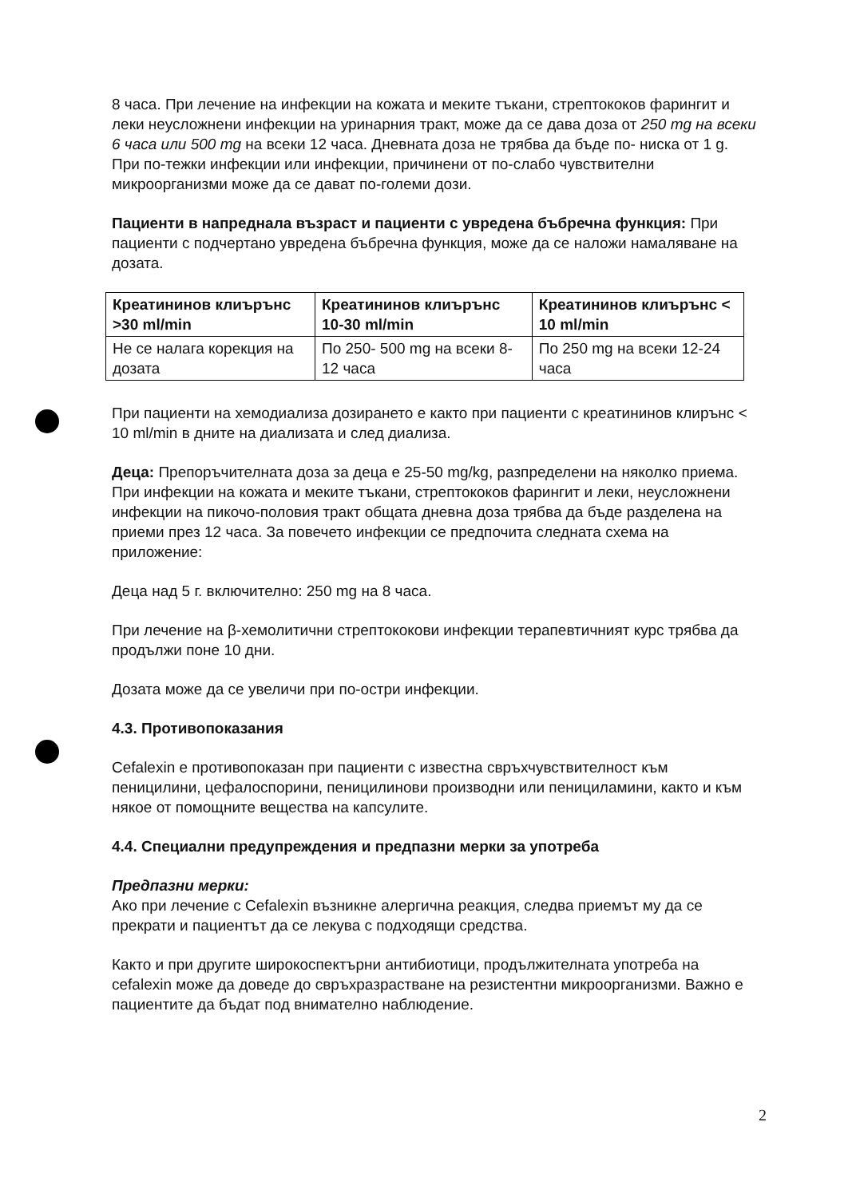8 часа. При лечение на инфекции на кожата и меките тъкани, стрептококов фарингит и леки неусложнени инфекции на уринарния тракт, може да се дава доза от 250 mg на всеки 6 часа или 500 mg на всеки 12 часа. Дневната доза не трябва да бъде по- ниска от 1 g. При по-тежки инфекции или инфекции, причинени от по-слабо чувствителни микроорганизми може да се дават по-големи дози.
Пациенти в напреднала възраст и пациенти с увредена бъбречна функция: При пациенти с подчертано увредена бъбречна функция, може да се наложи намаляване на дозата.
| Креатининов клиърънс >30 ml/min | Креатининов клиърънс 10-30 ml/min | Креатининов клиърънс < 10 ml/min |
| --- | --- | --- |
| Не се налага корекция на дозата | По 250- 500 mg на всеки 8- 12 часа | По 250 mg на всеки 12-24 часа |
При пациенти на хемодиализа дозирането е както при пациенти с креатининов клирънс < 10 ml/min в дните на диализата и след диализа.
Деца: Препоръчителната доза за деца е 25-50 mg/kg, разпределени на няколко приема. При инфекции на кожата и меките тъкани, стрептококов фарингит и леки, неусложнени инфекции на пикочо-половия тракт общата дневна доза трябва да бъде разделена на приеми през 12 часа. За повечето инфекции се предпочита следната схема на приложение:
Деца над 5 г. включително: 250 mg на 8 часа.
При лечение на β-хемолитични стрептококови инфекции терапевтичният курс трябва да продължи поне 10 дни.
Дозата може да се увеличи при по-остри инфекции.
4.3. Противопоказания
Cefalexin е противопоказан при пациенти с известна свръхчувствителност към пеницилини, цефалоспорини, пеницилинови производни или пенициламини, както и към някое от помощните вещества на капсулите.
4.4. Специални предупреждения и предпазни мерки за употреба
Предпазни мерки:
Ако при лечение с Cefalexin възникне алергична реакция, следва приемът му да се прекрати и пациентът да се лекува с подходящи средства.
Както и при другите широкоспектърни антибиотици, продължителната употреба на cefalexin може да доведе до свръхразрастване на резистентни микроорганизми. Важно е пациентите да бъдат под внимателно наблюдение.
2